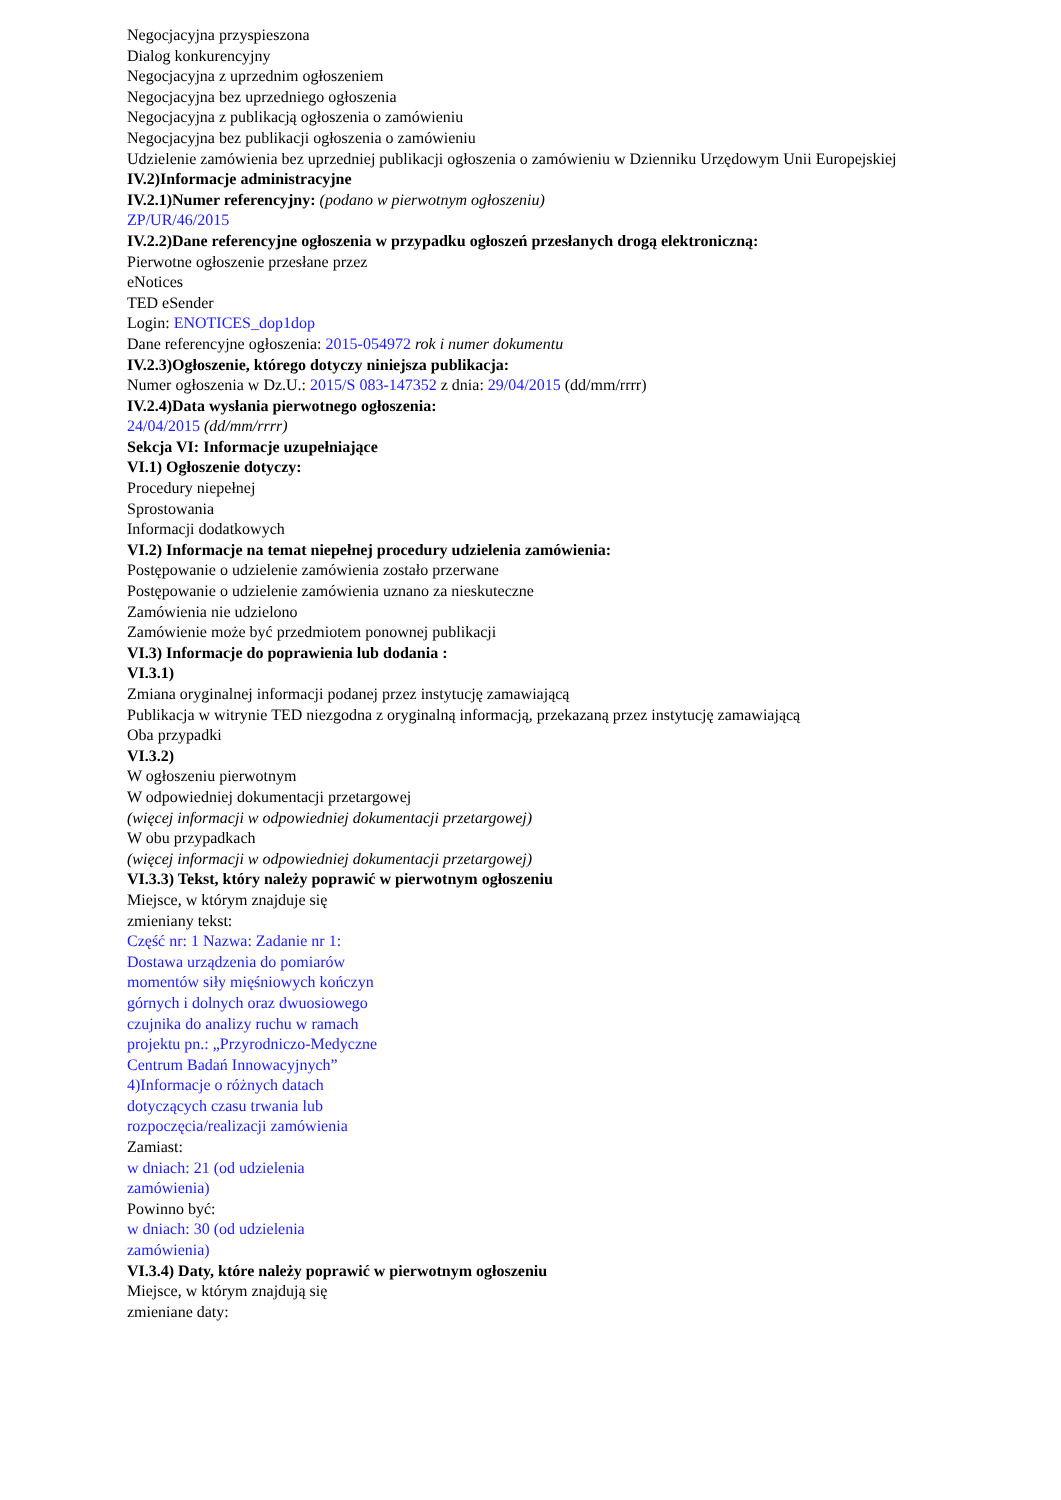Negocjacyjna przyspieszona
Dialog konkurencyjny
Negocjacyjna z uprzednim ogłoszeniem
Negocjacyjna bez uprzedniego ogłoszenia
Negocjacyjna z publikacją ogłoszenia o zamówieniu
Negocjacyjna bez publikacji ogłoszenia o zamówieniu
Udzielenie zamówienia bez uprzedniej publikacji ogłoszenia o zamówieniu w Dzienniku Urzędowym Unii Europejskiej
IV.2)Informacje administracyjne
IV.2.1)Numer referencyjny: (podano w pierwotnym ogłoszeniu)
ZP/UR/46/2015
IV.2.2)Dane referencyjne ogłoszenia w przypadku ogłoszeń przesłanych drogą elektroniczną:
Pierwotne ogłoszenie przesłane przez
eNotices
TED eSender
Login: ENOTICES_dop1dop
Dane referencyjne ogłoszenia: 2015-054972 rok i numer dokumentu
IV.2.3)Ogłoszenie, którego dotyczy niniejsza publikacja:
Numer ogłoszenia w Dz.U.: 2015/S 083-147352 z dnia: 29/04/2015 (dd/mm/rrrr)
IV.2.4)Data wysłania pierwotnego ogłoszenia:
24/04/2015 (dd/mm/rrrr)
Sekcja VI: Informacje uzupełniające
VI.1) Ogłoszenie dotyczy:
Procedury niepełnej
Sprostowania
Informacji dodatkowych
VI.2) Informacje na temat niepełnej procedury udzielenia zamówienia:
Postępowanie o udzielenie zamówienia zostało przerwane
Postępowanie o udzielenie zamówienia uznano za nieskuteczne
Zamówienia nie udzielono
Zamówienie może być przedmiotem ponownej publikacji
VI.3) Informacje do poprawienia lub dodania :
VI.3.1)
Zmiana oryginalnej informacji podanej przez instytucję zamawiającą
Publikacja w witrynie TED niezgodna z oryginalną informacją, przekazaną przez instytucję zamawiającą
Oba przypadki
VI.3.2)
W ogłoszeniu pierwotnym
W odpowiedniej dokumentacji przetargowej
(więcej informacji w odpowiedniej dokumentacji przetargowej)
W obu przypadkach
(więcej informacji w odpowiedniej dokumentacji przetargowej)
VI.3.3) Tekst, który należy poprawić w pierwotnym ogłoszeniu
Miejsce, w którym znajduje się zmieniany tekst:
Część nr: 1 Nazwa: Zadanie nr 1: Dostawa urządzenia do pomiarów momentów siły mięśniowych kończyn górnych i dolnych oraz dwuosiowego czujnika do analizy ruchu w ramach projektu pn.: „Przyrodniczo-Medyczne Centrum Badań Innowacyjnych” 4)Informacje o różnych datach dotyczących czasu trwania lub rozpoczęcia/realizacji zamówienia
Zamiast:
w dniach: 21 (od udzielenia zamówienia)
Powinno być:
w dniach: 30 (od udzielenia zamówienia)
VI.3.4) Daty, które należy poprawić w pierwotnym ogłoszeniu
Miejsce, w którym znajdują się zmieniane daty: